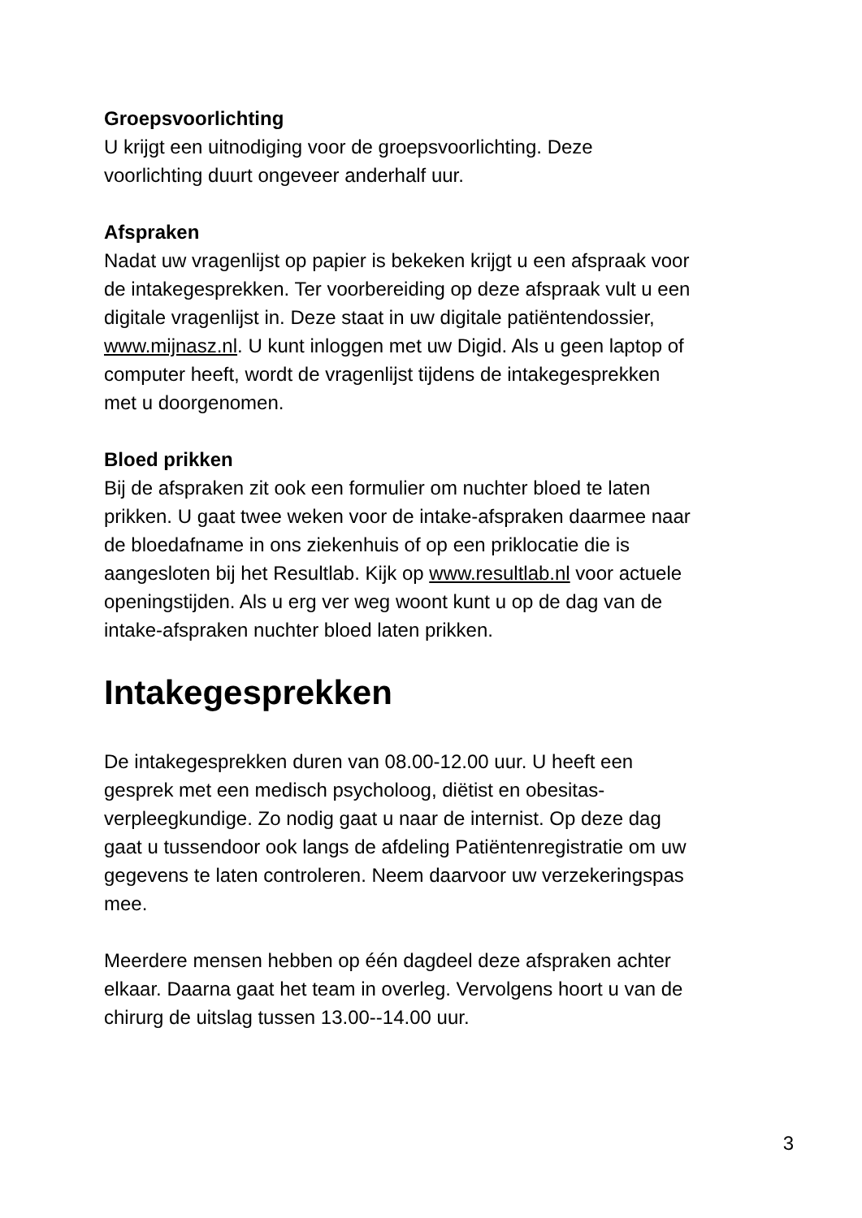Groepsvoorlichting
U krijgt een uitnodiging voor de groepsvoorlichting. Deze
voorlichting duurt ongeveer anderhalf uur.
Afspraken
Nadat uw vragenlijst op papier is bekeken krijgt u een afspraak voor
de intakegesprekken. Ter voorbereiding op deze afspraak vult u een
digitale vragenlijst in. Deze staat in uw digitale patiëntendossier,
www.mijnasz.nl. U kunt inloggen met uw Digid. Als u geen laptop of
computer heeft, wordt de vragenlijst tijdens de intakegesprekken
met u doorgenomen.
Bloed prikken
Bij de afspraken zit ook een formulier om nuchter bloed te laten
prikken. U gaat twee weken voor de intake-afspraken daarmee naar
de bloedafname in ons ziekenhuis of op een priklocatie die is
aangesloten bij het Resultlab. Kijk op www.resultlab.nl voor actuele
openingstijden. Als u erg ver weg woont kunt u op de dag van de
intake-afspraken nuchter bloed laten prikken.
Intakegesprekken
De intakegesprekken duren van 08.00-12.00 uur. U heeft een
gesprek met een medisch psycholoog, diëtist en obesitas-
verpleegkundige. Zo nodig gaat u naar de internist. Op deze dag
gaat u tussendoor ook langs de afdeling Patiëntenregistratie om uw
gegevens te laten controleren. Neem daarvoor uw verzekeringspas
mee.
Meerdere mensen hebben op één dagdeel deze afspraken achter
elkaar. Daarna gaat het team in overleg. Vervolgens hoort u van de
chirurg de uitslag tussen 13.00--14.00 uur.
3